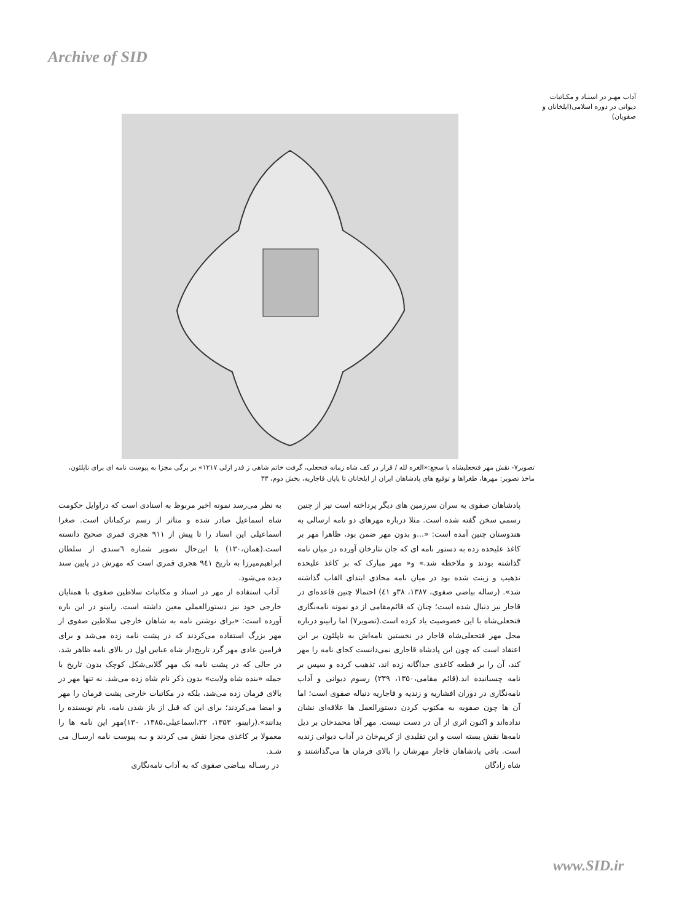Archive of SID
آداب مهـر در اسنـاد و مکـاتبات دیوانی در دوره اسلامی(ایلخانان و صفویان)
تصویر۷- نقش مهر فتحعلیشاه با سجع:«الغره لله / قرار در کف شاه زمانه فتحعلی، گرفت خاتم شاهی ز قدر ازلی ۱۲۱۷» بر برگی مجزا به پیوست نامه ای برای ناپلئون، ماخذ تصویر: مهرها، طغراها و توقیع های پادشاهان ایران از ایلخانان تا پایان قاجاریه، بخش دوم، ۳۳
به نظر می‌رسد نمونه اخیر مربوط به اسنادی است که دراوایل حکومت شاه اسماعیل صادر شده و متاثر از رسم ترکمانان است. صغرا اسماعیلی این اسناد را تا پیش از ۹۱۱ هجری قمری صحیح دانسته است.(همان،۱۳۰) با این‌حال تصویر شماره ٦سندی از سلطان ابراهیم‌میرزا به تاریخ ۹٤۱ هجری قمری است که مهرش در پایین سند دیده می‌شود.
آداب استفاده از مهر در اسناد و مکاتبات سلاطین صفوی با همتایان خارجی خود نیز دستورالعملی معین داشته است. رابینو در این باره آورده است: «برای نوشتن نامه به شاهان خارجی سلاطین صفوی از مهر بزرگ استفاده می‌کردند که در پشت نامه زده می‌شد و برای فرامین عادی مهر گرد تاریخ‌دار شاه عباس اول در بالای نامه ظاهر شد، در حالی که در پشت نامه یک مهر گلابی‌شکل کوچک بدون تاریخ با جمله «بنده شاه ولایت» بدون ذکر نام شاه زده می‌شد. نه تنها مهر در بالای فرمان زده می‌شد، بلکه در مکاتبات خارجی پشت فرمان را مهر و امضا می‌کردند؛ برای این که قبل از باز شدن نامه، نام نویسنده را بدانند».(رابینو، ۱۳۵۳، ۲۲،اسماعیلی،۱۳۸۵، ۱۳۰)مهر این نامه ها را معمولا بر کاغذی مجزا نقش می کردند و بـه پیوست نامه ارسـال می شـد.
در رسـاله بیـاضی صفوی که به آداب نامه‌نگاری
پادشاهان صفوی به سران سرزمین های دیگر پرداخته است نیز از چنین رسمی سخن گفته شده است. مثلا درباره مهرهای دو نامه ارسالی به هندوستان چنین آمده است: «...و بدون مهر ضمن بود، ظاهرا مهر بر کاغذ علیحده زده به دستور نامه ای که جان نثارخان آورده در میان نامه گذاشته بودند و ملاحظه شد.» و« مهر مبارک که بر کاغذ علیحده تذهیب و زینت شده بود در میان نامه محاذی ابتدای القاب گذاشته شد». (رساله بیاضی صفوی، ۱۳۸۷، ۳۸و ٤۱) احتمالا چنین قاعده‌ای در قاجار نیز دنبال شده است؛ چنان که قائم‌مقامی از دو نمونه نامه‌نگاری فتحعلی‌شاه با این خصوصیت یاد کرده است.(تصویر۷) اما رابینو درباره محل مهر فتحعلی‌شاه قاجار در نخستین نامه‌اش به ناپلئون بر این اعتقاد است که چون این پادشاه قاجاری نمی‌دانست کجای نامه را مهر کند، آن را بر قطعه کاغذی جداگانه زده اند، تذهیب کرده و سپس بر نامه چسبانیده اند.(قائم مقامی،۱۳۵۰، ۲۳۹) رسوم دیوانی و آداب نامه‌نگاری در دوران افشاریه و زندیه و قاجاریه دنباله صفوی است؛ اما آن ها چون صفویه به مکتوب کردن دستورالعمل ها علاقه‌ای نشان نداده‌اند و اکنون اثری از آن در دست نیست. مهر آقا محمدخان بر ذیل نامه‌ها نقش بسته است و این تقلیدی از کریم‌خان در آداب دیوانی زندیه است. باقی پادشاهان قاجار مهرشان را بالای فرمان ها می‌گذاشتند و شاه زادگان
www.SID.ir